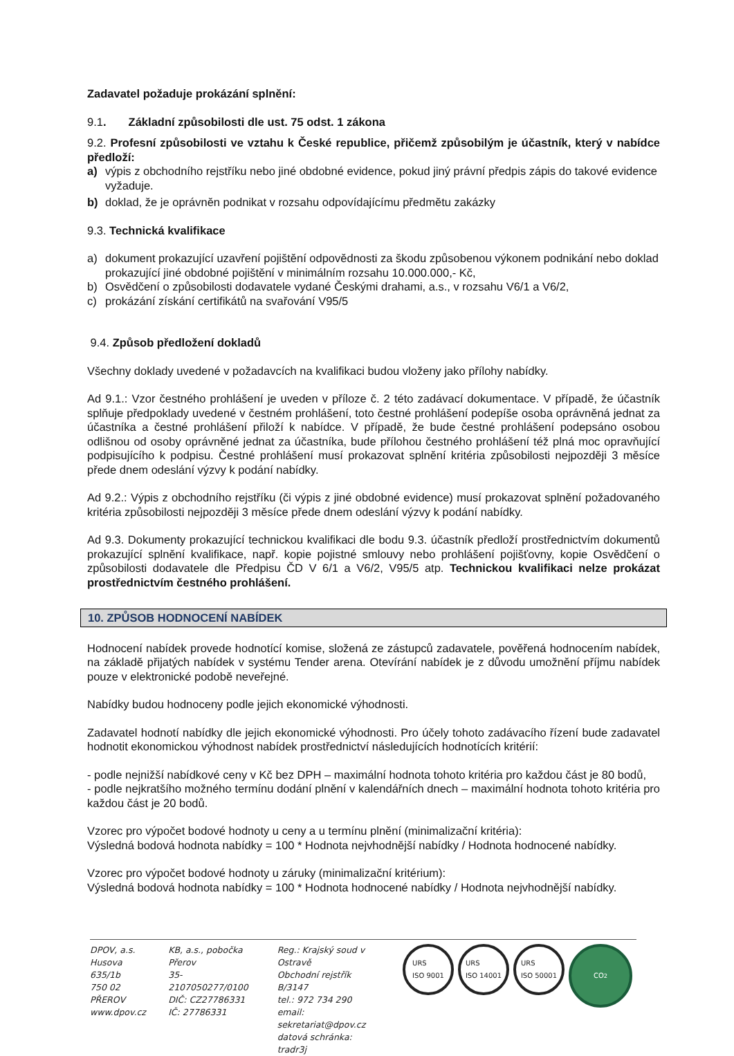Zadavatel požaduje prokázání splnění:
9.1. Základní způsobilosti dle ust. 75 odst. 1 zákona
9.2. Profesní způsobilosti ve vztahu k České republice, přičemž způsobilým je účastník, který v nabídce předloží:
a) výpis z obchodního rejstříku nebo jiné obdobné evidence, pokud jiný právní předpis zápis do takové evidence vyžaduje.
b) doklad, že je oprávněn podnikat v rozsahu odpovídajícímu předmětu zakázky
9.3. Technická kvalifikace
a) dokument prokazující uzavření pojištění odpovědnosti za škodu způsobenou výkonem podnikání nebo doklad prokazující jiné obdobné pojištění v minimálním rozsahu 10.000.000,- Kč,
b) Osvědčení o způsobilosti dodavatele vydané Českými drahami, a.s., v rozsahu V6/1 a V6/2,
c) prokázání získání certifikátů na svařování V95/5
9.4. Způsob předložení dokladů
Všechny doklady uvedené v požadavcích na kvalifikaci budou vloženy jako přílohy nabídky.
Ad 9.1.: Vzor čestného prohlášení je uveden v příloze č. 2 této zadávací dokumentace. V případě, že účastník splňuje předpoklady uvedené v čestném prohlášení, toto čestné prohlášení podepíše osoba oprávněná jednat za účastníka a čestné prohlášení přiloží k nabídce. V případě, že bude čestné prohlášení podepsáno osobou odlišnou od osoby oprávněné jednat za účastníka, bude přílohou čestného prohlášení též plná moc opravňující podpisujícího k podpisu. Čestné prohlášení musí prokazovat splnění kritéria způsobilosti nejpozději 3 měsíce přede dnem odeslání výzvy k podání nabídky.
Ad 9.2.: Výpis z obchodního rejstříku (či výpis z jiné obdobné evidence) musí prokazovat splnění požadovaného kritéria způsobilosti nejpozději 3 měsíce přede dnem odeslání výzvy k podání nabídky.
Ad 9.3. Dokumenty prokazující technickou kvalifikaci dle bodu 9.3. účastník předloží prostřednictvím dokumentů prokazující splnění kvalifikace, např. kopie pojistné smlouvy nebo prohlášení pojišťovny, kopie Osvědčení o způsobilosti dodavatele dle Předpisu ČD V 6/1 a V6/2, V95/5 atp. Technickou kvalifikaci nelze prokázat prostřednictvím čestného prohlášení.
10. ZPŮSOB HODNOCENÍ NABÍDEK
Hodnocení nabídek provede hodnotící komise, složená ze zástupců zadavatele, pověřená hodnocením nabídek, na základě přijatých nabídek v systému Tender arena. Otevírání nabídek je z důvodu umožnění příjmu nabídek pouze v elektronické podobě neveřejné.
Nabídky budou hodnoceny podle jejich ekonomické výhodnosti.
Zadavatel hodnotí nabídky dle jejich ekonomické výhodnosti. Pro účely tohoto zadávacího řízení bude zadavatel hodnotit ekonomickou výhodnost nabídek prostřednictví následujících hodnotících kritérií:
- podle nejnižší nabídkové ceny v Kč bez DPH – maximální hodnota tohoto kritéria pro každou část je 80 bodů,
- podle nejkratšího možného termínu dodání plnění v kalendářních dnech – maximální hodnota tohoto kritéria pro každou část je 20 bodů.
Vzorec pro výpočet bodové hodnoty u ceny a u termínu plnění (minimalizační kritéria):
Výsledná bodová hodnota nabídky = 100 * Hodnota nejvhodnější nabídky / Hodnota hodnocené nabídky.
Vzorec pro výpočet bodové hodnoty u záruky (minimalizační kritérium):
Výsledná bodová hodnota nabídky = 100 * Hodnota hodnocené nabídky / Hodnota nejvhodnější nabídky.
DPOV, a.s.
Husova 635/1b
750 02 PŘEROV
www.dpov.cz
KB, a.s., pobočka Přerov
35-2107050277/0100
DIČ: CZ27786331
IČ: 27786331
Reg.: Krajský soud v Ostravě
Obchodní rejstřík B/3147
tel.: 972 734 290
email: sekretariat@dpov.cz
datová schránka: tradr3j
URS
ISO 9001 URS
ISO 14001 URS
ISO 50001 CO<sub>2</sub>